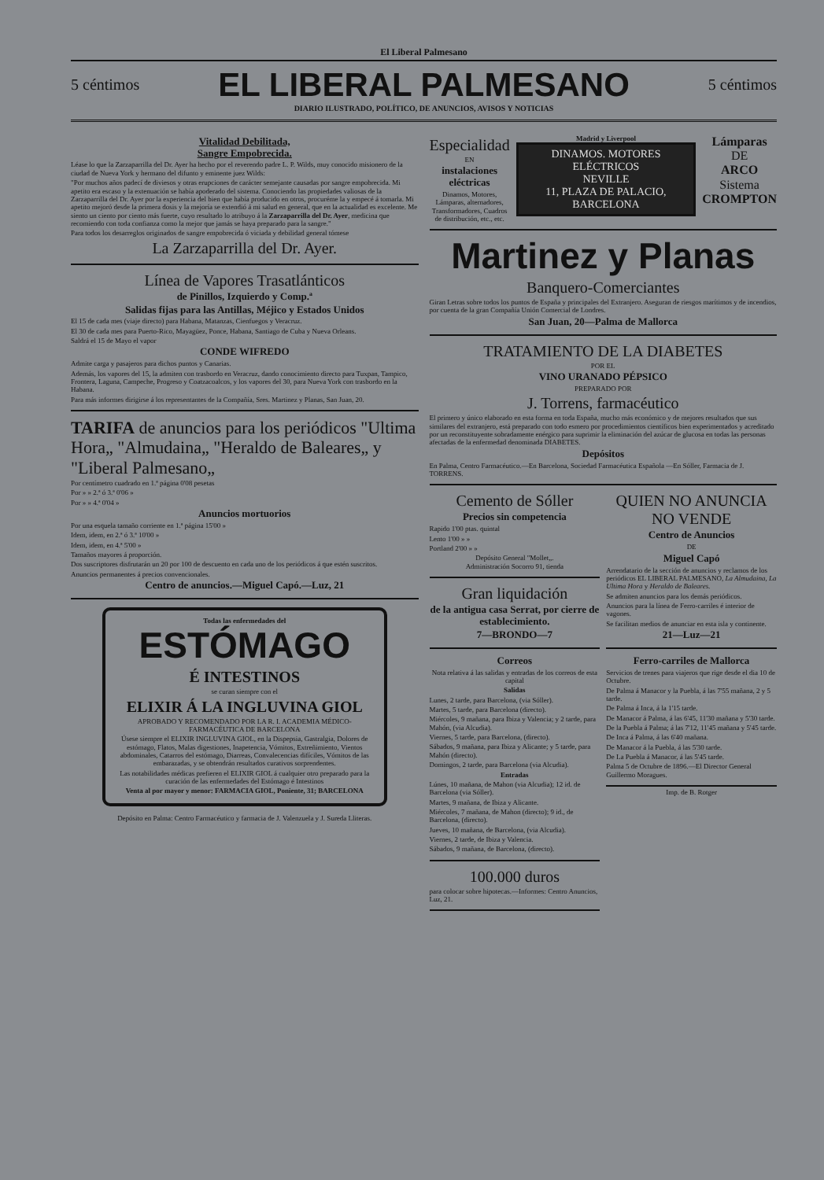El Liberal Palmesano
5 céntimos
EL LIBERAL PALMESANO
5 céntimos
DIARIO ILUSTRADO, POLÍTICO, DE ANUNCIOS, AVISOS Y NOTICIAS
Vitalidad Debilitada,
Sangre Empobrecida.
Léase lo que la Zarzaparrilla del Dr. Ayer ha hecho por el reverendo padre L. P. Wilds, muy conocido misionero de la ciudad de Nueva York y hermano del difunto y eminente juez Wilds:
"Por muchos años padecí de diviesos y otras erupciones de carácter semejante causadas por sangre empobrecida. Mi apetito era escaso y la extenuación se había apoderado del sistema. Conociendo las propiedades valiosas de la Zarzaparrilla del Dr. Ayer por la experiencia del bien que había producido en otros, procuréme la y empecé á tomarla. Mi apetito mejoró desde la primera dosis y la mejoría se extendió á mi salud en general, que en la actualidad es excelente. Me siento un ciento por ciento más fuerte, cuyo resultado lo atribuyo á la Zarzaparrilla del Dr. Ayer, medicina que recomiendo con toda confianza como la mejor que jamás se haya preparado para la sangre."
Para todos los desarreglos originados de sangre empobrecida ó viciada y debilidad general tómese
La Zarzaparrilla del Dr. Ayer.
Línea de Vapores Trasatlánticos
de Pinillos, Izquierdo y Comp.ª
Salidas fijas para las Antillas, Méjico y Estados Unidos
El 15 de cada mes (viaje directo) para Habana, Matanzas, Cienfuegos y Veracruz.
El 30 de cada mes para Puerto-Rico, Mayagüez, Ponce, Habana, Santiago de Cuba y Nueva Orleans.
Saldrá el 15 de Mayo el vapor
CONDE WIFREDO
Admite carga y pasajeros para dichos puntos y Canarias.
Además, los vapores del 15, la admiten con trasbordo en Veracruz, dando conocimiento directo para Tuxpan, Tampico, Frontera, Laguna, Campeche, Progreso y Coatzacoalcos, y los vapores del 30, para Nueva York con trasbordo en la Habana.
Para más informes dirigirse á los representantes de la Compañía, Sres. Martinez y Planas, San Juan, 20.
TARIFA de anuncios para los periódicos "Ultima Hora„ "Almudaina„ "Heraldo de Baleares„ y "Liberal Palmesano„
Por centímetro cuadrado en 1.ª página 0'08 pesetas
Por » » 2.ª ó 3.ª 0'06 »
Por » » 4.ª 0'04 »
Anuncios mortuorios
Por una esquela tamaño corriente en 1.ª página 15'00 »
Idem, idem, en 2.ª ó 3.ª 10'00 »
Idem, idem, en 4.ª 5'00 »
Tamaños mayores á proporción.
Dos suscriptores disfrutarán un 20 por 100 de descuento en cada uno de los periódicos á que estén suscritos.
Anuncios permanentes á precios convencionales.
Centro de anuncios.—Miguel Capó.—Luz, 21
Todas las enfermedades del
ESTÓMAGO
É INTESTINOS
se curan siempre con el
ELIXIR Á LA INGLUVINA GIOL
APROBADO Y RECOMENDADO POR LA R. I. ACADEMIA MÉDICO-FARMACÉUTICA DE BARCELONA
Úsese siempre el ELIXIR INGLUVINA GIOL, en la Dispepsia, Gastralgia, Dolores de estómago, Flatos, Malas digestiones, Inapetencia, Vómitos, Extreñimiento, Vientos abdominales, Catarros del estómago, Diarreas, Convalecencias difíciles, Vómitos de las embarazadas, y se obtendrán resultados curativos sorprendentes.
Las notabilidades médicas prefieren el ELIXIR GIOL á cualquier otro preparado para la curación de las enfermedades del Estómago é Intestinos
Venta al por mayor y menor: FARMACIA GIOL, Poniente, 31; BARCELONA
Depósito en Palma: Centro Farmacéutico y farmacia de J. Valenzuela y J. Sureda Lliteras.
Especialidad
EN
instalaciones eléctricas
Dinamos, Motores, Lámparas, alternadores, Transformadores, Cuadros de distribución, etc., etc.
Madrid y Liverpool
DINAMOS. MOTORES
ELÉCTRICOS
NEVILLE
11, PLAZA DE PALACIO, BARCELONA
Lámparas
DE
ARCO
Sistema
CROMPTON
Martinez y Planas
Banquero-Comerciantes
Giran Letras sobre todos los puntos de España y principales del Extranjero. Aseguran de riesgos marítimos y de incendios, por cuenta de la gran Compañía Unión Comercial de Londres.
San Juan, 20—Palma de Mallorca
TRATAMIENTO DE LA DIABETES
POR EL
VINO URANADO PÉPSICO
PREPARADO POR
J. Torrens, farmacéutico
El primero y único elaborado en esta forma en toda España, mucho más económico y de mejores resultados que sus similares del extranjero, está preparado con todo esmero por procedimientos científicos bien experimentados y acreditado por un reconstituyente sobradamente enérgico para suprimir la eliminación del azúcar de glucosa en todas las personas afectadas de la enfermedad denominada DIABETES.
Depósitos
En Palma, Centro Farmacéutico.—En Barcelona, Sociedad Farmacéutica Española —En Sóller, Farmacia de J. TORRENS.
Cemento de Sóller
Precios sin competencia
Rapido 1'00 ptas. quintal
Lento 1'00 » »
Portland 2'00 » »
Depósito General "Mollet„.
Administración Socorro 91, tienda
Gran liquidación
de la antigua casa Serrat, por cierre de establecimiento.
7—BRONDO—7
Correos
Nota relativa á las salidas y entradas de los correos de esta capital
Salidas
Lunes, 2 tarde, para Barcelona, (via Sóller).
Martes, 5 tarde, para Barcelona (directo).
Miércoles, 9 mañana, para Ibiza y Valencia; y 2 tarde, para Mahón, (via Alcudia).
Viernes, 5 tarde, para Barcelona, (directo).
Sábados, 9 mañana, para Ibiza y Alicante; y 5 tarde, para Mahón (directo).
Domingos, 2 tarde, para Barcelona (via Alcudia).
Entradas
Lúnes, 10 mañana, de Mahon (via Alcudia); 12 id. de Barcelona (via Sóller).
Martes, 9 mañana, de Ibiza y Alicante.
Miércoles, 7 mañana, de Mahon (directo); 9 id., de Barcelona, (directo).
Jueves, 10 mañana, de Barcelona, (via Alcudia).
Viernes, 2 tarde, de Ibiza y Valencia.
Sábados, 9 mañana, de Barcelona, (directo).
100.000 duros
para colocar sobre hipotecas.—Informes: Centro Anuncios, Luz, 21.
QUIEN NO ANUNCIA NO VENDE
Centro de Anuncios
DE
Miguel Capó
Arrendatario de la sección de anuncios y reclamos de los periódicos EL LIBERAL PALMESANO, La Almudaina, La Ultima Hora y Heraldo de Baleares.
Se admiten anuncios para los demás periódicos.
Anuncios para la línea de Ferro-carriles é interior de vagones.
Se facilitan medios de anunciar en esta isla y continente.
21—Luz—21
Ferro-carriles de Mallorca
Servicios de trenes para viajeros que rige desde el dia 10 de Octubre.
De Palma á Manacor y la Puebla, á las 7'55 mañana, 2 y 5 tarde.
De Palma á Inca, á la 1'15 tarde.
De Manacor á Palma, á las 6'45, 11'30 mañana y 5'30 tarde.
De la Puebla á Palma; á las 7'12, 11'45 mañana y 5'45 tarde.
De Inca á Palma, á las 6'40 mañana.
De Manacor á la Puebla, á las 5'30 tarde.
De La Puebla á Manacor, á las 5'45 tarde.
Palma 5 de Octubre de 1896.—El Director General Guillermo Moragues.
Imp. de B. Rotger